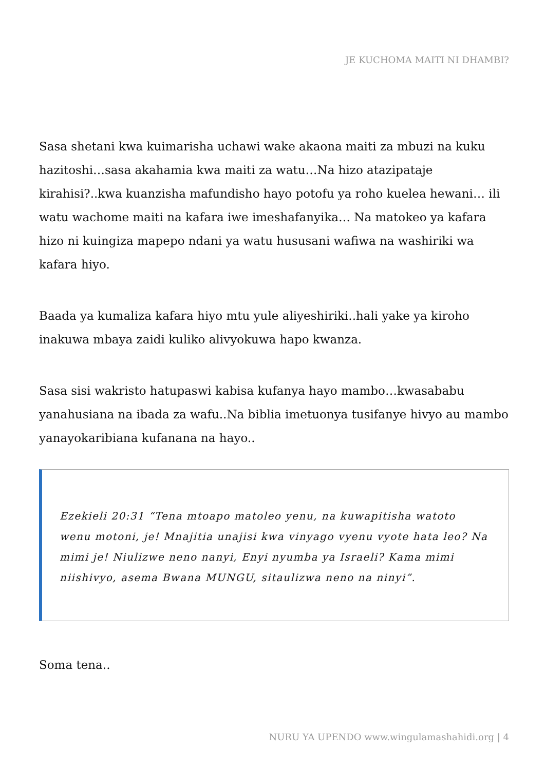JE KUCHOMA MAITI NI DHAMBI?
Sasa shetani kwa kuimarisha uchawi wake akaona maiti za mbuzi na kuku hazitoshi…sasa akahamia kwa maiti za watu…Na hizo atazipataje kirahisi?..kwa kuanzisha mafundisho hayo potofu ya roho kuelea hewani… ili watu wachome maiti na kafara iwe imeshafanyika… Na matokeo ya kafara hizo ni kuingiza mapepo ndani ya watu hususani wafiwa na washiriki wa kafara hiyo.
Baada ya kumaliza kafara hiyo mtu yule aliyeshiriki..hali yake ya kiroho inakuwa mbaya zaidi kuliko alivyokuwa hapo kwanza.
Sasa sisi wakristo hatupaswi kabisa kufanya hayo mambo…kwasababu yanahusiana na ibada za wafu..Na biblia imetuonya tusifanye hivyo au mambo yanayokaribiana kufanana na hayo..
Ezekieli 20:31 “Tena mtoapo matoleo yenu, na kuwapitisha watoto wenu motoni, je! Mnajitia unajisi kwa vinyago vyenu vyote hata leo? Na mimi je! Niulizwe neno nanyi, Enyi nyumba ya Israeli? Kama mimi niishivyo, asema Bwana MUNGU, sitaulizwa neno na ninyi”.
Soma tena..
NURU YA UPENDO www.wingulamashahidi.org | 4